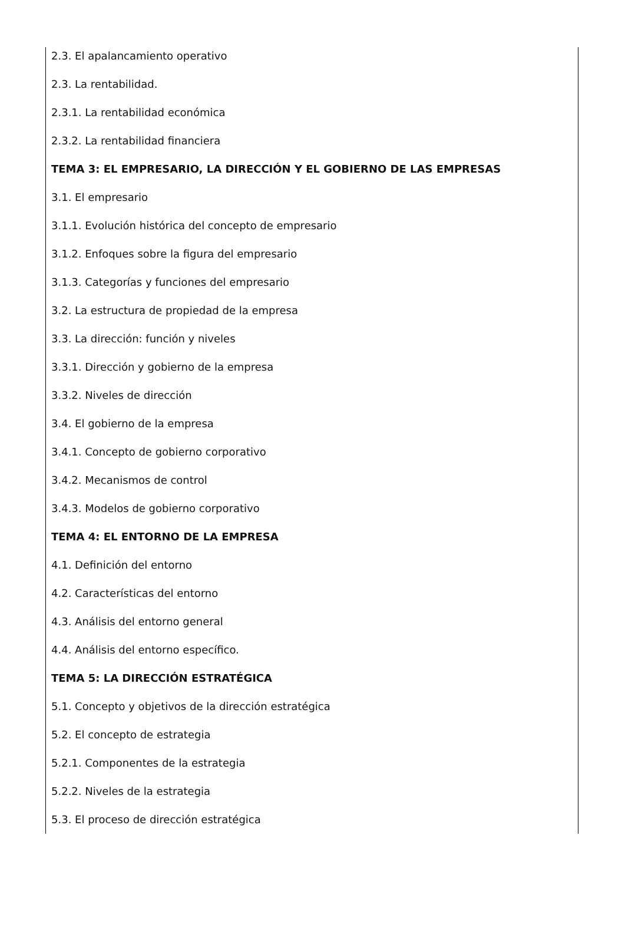2.3. El apalancamiento operativo
2.3. La rentabilidad.
2.3.1. La rentabilidad económica
2.3.2. La rentabilidad financiera
TEMA 3: EL EMPRESARIO, LA DIRECCIÓN Y EL GOBIERNO DE LAS EMPRESAS
3.1. El empresario
3.1.1. Evolución histórica del concepto de empresario
3.1.2. Enfoques sobre la figura del empresario
3.1.3. Categorías y funciones del empresario
3.2. La estructura de propiedad de la empresa
3.3. La dirección: función y niveles
3.3.1. Dirección y gobierno de la empresa
3.3.2. Niveles de dirección
3.4. El gobierno de la empresa
3.4.1. Concepto de gobierno corporativo
3.4.2. Mecanismos de control
3.4.3. Modelos de gobierno corporativo
TEMA 4: EL ENTORNO DE LA EMPRESA
4.1. Definición del entorno
4.2. Características del entorno
4.3. Análisis del entorno general
4.4. Análisis del entorno específico.
TEMA 5: LA DIRECCIÓN ESTRATÉGICA
5.1. Concepto y objetivos de la dirección estratégica
5.2. El concepto de estrategia
5.2.1. Componentes de la estrategia
5.2.2. Niveles de la estrategia
5.3. El proceso de dirección estratégica